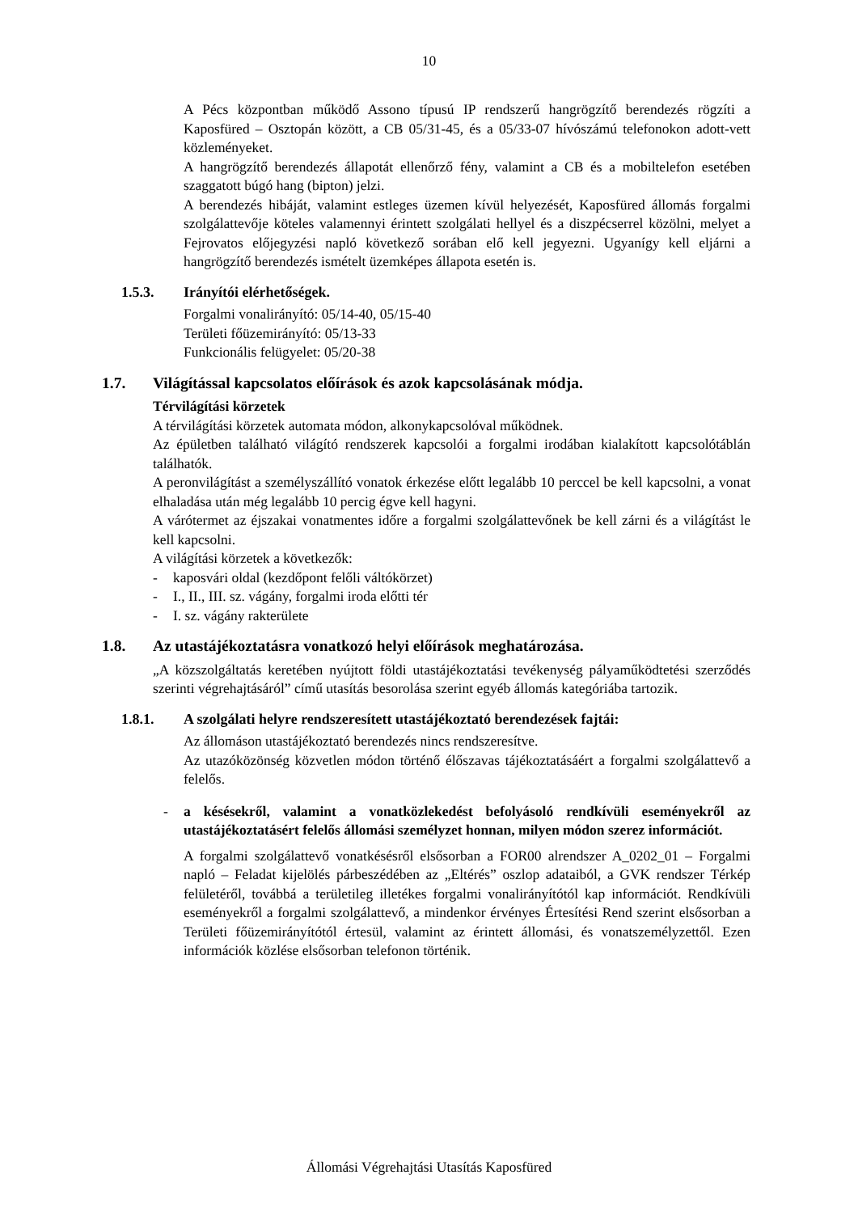10
A Pécs központban működő Assono típusú IP rendszerű hangrögzítő berendezés rögzíti a Kaposfüred – Osztopán között, a CB 05/31-45, és a 05/33-07 hívószámú telefonokon adott-vett közleményeket.
A hangrögzítő berendezés állapotát ellenőrző fény, valamint a CB és a mobiltelefon esetében szaggatott búgó hang (bipton) jelzi.
A berendezés hibáját, valamint estleges üzemen kívül helyezését, Kaposfüred állomás forgalmi szolgálattevője köteles valamennyi érintett szolgálati hellyel és a diszpécserrel közölni, melyet a Fejrovatos előjegyzési napló következő sorában elő kell jegyezni. Ugyanígy kell eljárni a hangrögzítő berendezés ismételt üzemképes állapota esetén is.
1.5.3. Irányítói elérhetőségek.
Forgalmi vonalirányító: 05/14-40, 05/15-40
Területi főüzemirányító: 05/13-33
Funkcionális felügyelet: 05/20-38
1.7. Világítással kapcsolatos előírások és azok kapcsolásának módja.
Térvilágítási körzetek
A térvilágítási körzetek automata módon, alkonykapcsolóval működnek.
Az épületben található világító rendszerek kapcsolói a forgalmi irodában kialakított kapcsolótáblán találhatók.
A peronvilágítást a személyszállító vonatok érkezése előtt legalább 10 perccel be kell kapcsolni, a vonat elhaladása után még legalább 10 percig égve kell hagyni.
A várótermet az éjszakai vonatmentes időre a forgalmi szolgálattevőnek be kell zárni és a világítást le kell kapcsolni.
A világítási körzetek a következők:
- kaposvári oldal (kezdőpont felőli váltókörzet)
- I., II., III. sz. vágány, forgalmi iroda előtti tér
- I. sz. vágány rakterülete
1.8. Az utastájékoztatásra vonatkozó helyi előírások meghatározása.
„A közszolgáltatás keretében nyújtott földi utastájékoztatási tevékenység pályaműködtetési szerződés szerinti végrehajtásáról” című utasítás besorolása szerint egyéb állomás kategóriába tartozik.
1.8.1. A szolgálati helyre rendszeresített utastájékoztató berendezések fajtái:
Az állomáson utastájékoztató berendezés nincs rendszeresítve.
Az utazóközönség közvetlen módon történő élőszavas tájékoztatásáért a forgalmi szolgálattevő a felelős.
- a késésekről, valamint a vonatközlekedést befolyásoló rendkívüli eseményekről az utastájékoztatásért felelős állomási személyzet honnan, milyen módon szerez információt.
A forgalmi szolgálattevő vonatkésésről elsősorban a FOR00 alrendszer A_0202_01 – Forgalmi napló – Feladat kijelölés párbeszédében az „Eltérés” oszlop adataiból, a GVK rendszer Térkép felületéről, továbbá a területileg illetékes forgalmi vonalirányítótól kap információt. Rendkívüli eseményekről a forgalmi szolgálattevő, a mindenkor érvényes Értesítési Rend szerint elsősorban a Területi főüzemirányítótól értesül, valamint az érintett állomási, és vonatszemélyzettől. Ezen információk közlése elsősorban telefonon történik.
Állomási Végrehajtási Utasítás Kaposfüred